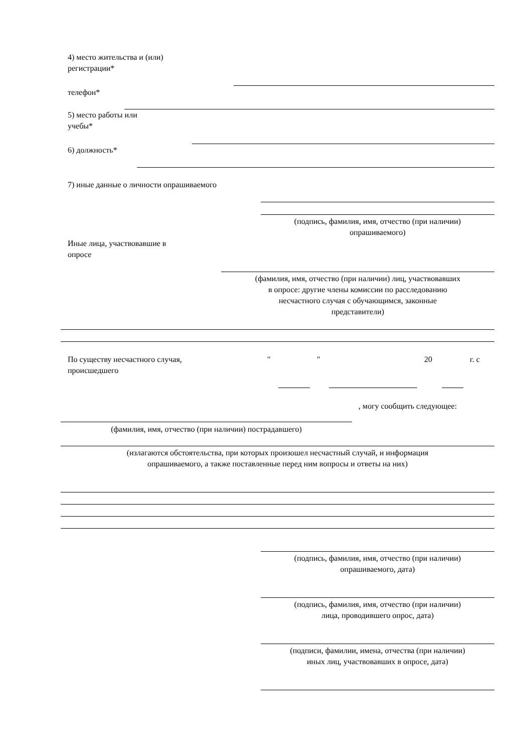4) место жительства и (или)
регистрации*
телефон*
5) место работы или
учебы*
6) должность*
7) иные данные о личности опрашиваемого
(подпись, фамилия, имя, отчество (при наличии)
опрашиваемого)
Иные лица, участвовавшие в
опросе
(фамилия, имя, отчество (при наличии) лиц, участвовавших
в опросе: другие члены комиссии по расследованию
несчастного случая с обучающимся, законные
представители)
По существу несчастного случая,
происшедшего
" " 20 г. с
, могу сообщить следующее:
(фамилия, имя, отчество (при наличии) пострадавшего)
(излагаются обстоятельства, при которых произошел несчастный случай, и информация
опрашиваемого, а также поставленные перед ним вопросы и ответы на них)
(подпись, фамилия, имя, отчество (при наличии)
опрашиваемого, дата)
(подпись, фамилия, имя, отчество (при наличии)
лица, проводившего опрос, дата)
(подписи, фамилии, имена, отчества (при наличии)
иных лиц, участвовавших в опросе, дата)